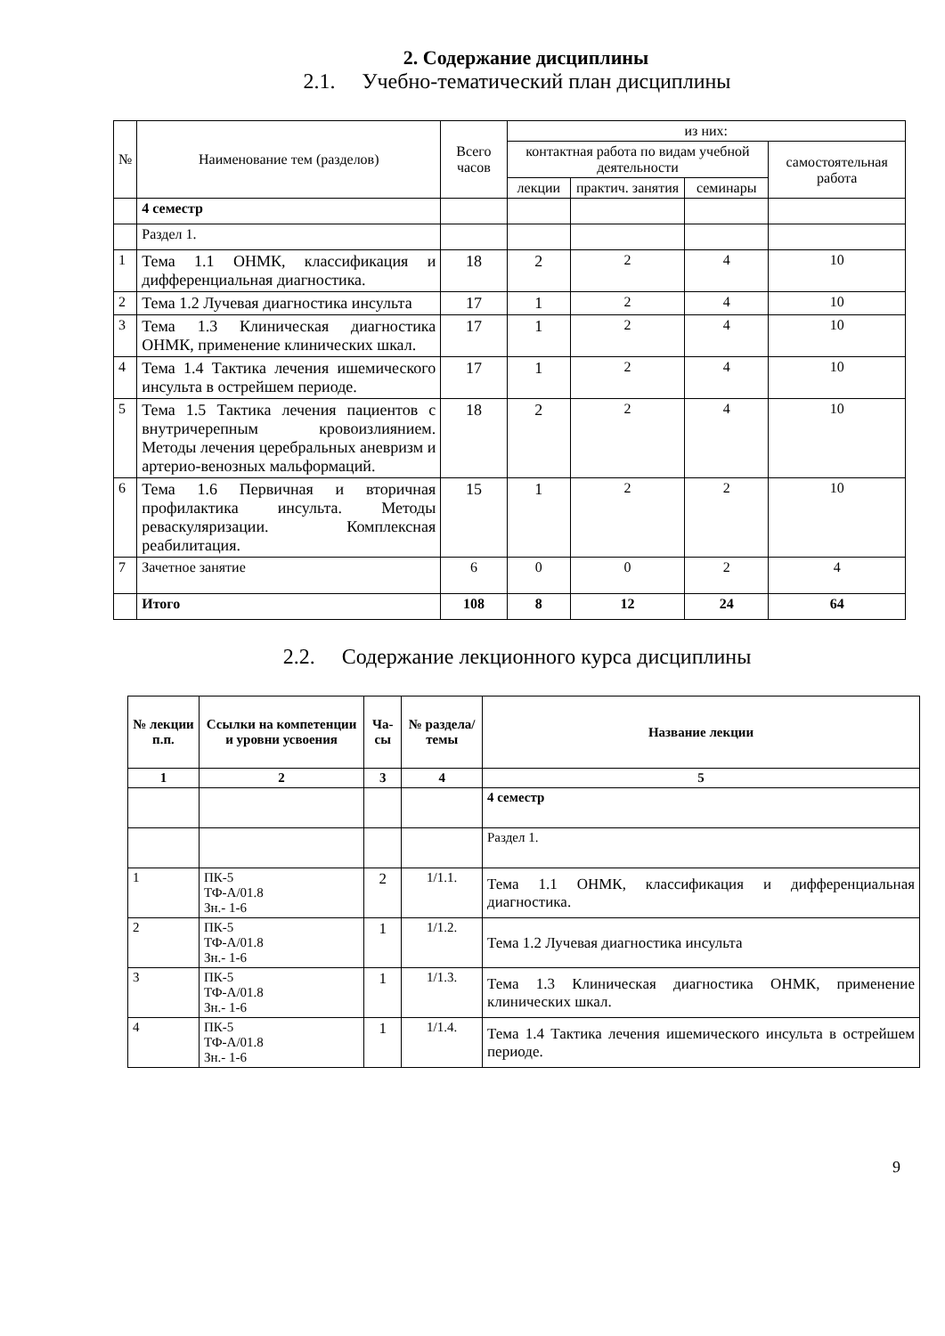2. Содержание дисциплины
2.1. Учебно-тематический план дисциплины
| № | Наименование тем (разделов) | Всего часов | из них: | | | |
| | | | контактная работа по видам учебной деятельности | | | самостоятельная работа |
| | | | лекции | практич. занятия | семинары | |
| | 4 семестр | | | | | |
| | Раздел 1. | | | | | |
| 1 | Тема 1.1 ОНМК, классификация и дифференциальная диагностика. | 18 | 2 | 2 | 4 | 10 |
| 2 | Тема 1.2 Лучевая диагностика инсульта | 17 | 1 | 2 | 4 | 10 |
| 3 | Тема 1.3 Клиническая диагностика ОНМК, применение клинических шкал. | 17 | 1 | 2 | 4 | 10 |
| 4 | Тема 1.4 Тактика лечения ишемического инсульта в острейшем периоде. | 17 | 1 | 2 | 4 | 10 |
| 5 | Тема 1.5 Тактика лечения пациентов с внутричерепным кровоизлиянием. Методы лечения церебральных аневризм и артерио-венозных мальформаций. | 18 | 2 | 2 | 4 | 10 |
| 6 | Тема 1.6 Первичная и вторичная профилактика инсульта. Методы реваскуляризации. Комплексная реабилитация. | 15 | 1 | 2 | 2 | 10 |
| 7 | Зачетное занятие | 6 | 0 | 0 | 2 | 4 |
| | Итого | 108 | 8 | 12 | 24 | 64 |
2.2. Содержание лекционного курса дисциплины
| № лекции п.п. | Ссылки на компетенции и уровни усвоения | Ча-сы | № раздела/ темы | Название лекции |
| --- | --- | --- | --- | --- |
| 1 | 2 | 3 | 4 | 5 |
| | | | | 4 семестр |
| | | | | Раздел 1. |
| 1 | ПК-5 ТФ-А/01.8 Зн.- 1-6 | 2 | 1/1.1. | Тема 1.1 ОНМК, классификация и дифференциальная диагностика. |
| 2 | ПК-5 ТФ-А/01.8 Зн.- 1-6 | 1 | 1/1.2. | Тема 1.2 Лучевая диагностика инсульта |
| 3 | ПК-5 ТФ-А/01.8 Зн.- 1-6 | 1 | 1/1.3. | Тема 1.3 Клиническая диагностика ОНМК, применение клинических шкал. |
| 4 | ПК-5 ТФ-А/01.8 Зн.- 1-6 | 1 | 1/1.4. | Тема 1.4 Тактика лечения ишемического инсульта в острейшем периоде. |
9